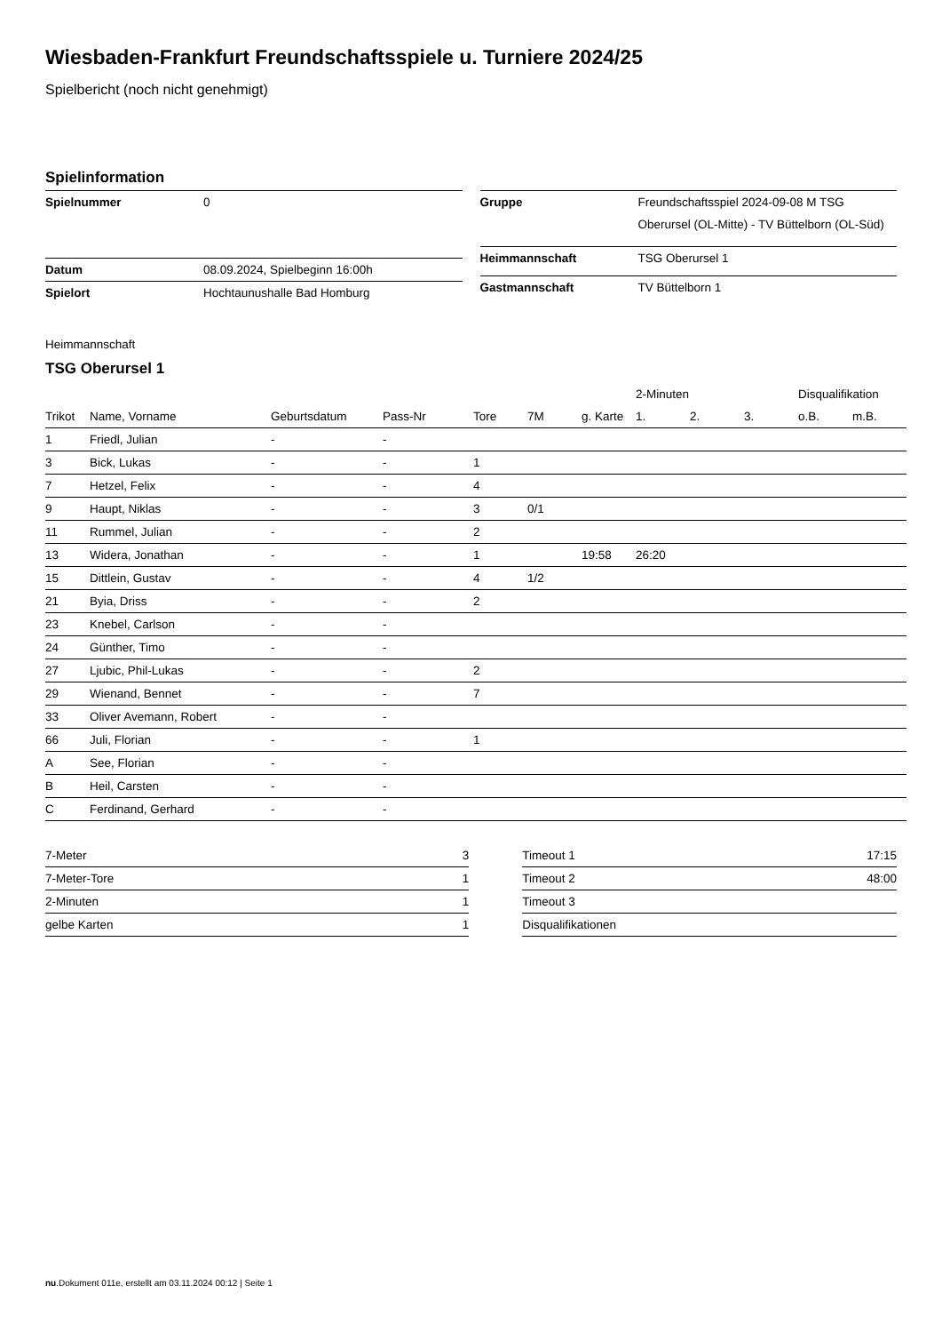Wiesbaden-Frankfurt Freundschaftsspiele u. Turniere 2024/25
Spielbericht (noch nicht genehmigt)
Spielinformation
| Spielnummer | 0 |
| Datum | 08.09.2024, Spielbeginn 16:00h |
| Spielort | Hochtaunushalle Bad Homburg |
| Gruppe | Freundschaftsspiel 2024-09-08 M TSG Oberursel (OL-Mitte) - TV Büttelborn (OL-Süd) |
| Heimmannschaft | TSG Oberursel 1 |
| Gastmannschaft | TV Büttelborn 1 |
Heimmannschaft
TSG Oberursel 1
| | | | | | | | 2-Minuten | | | Disqualifikation | |
| --- | --- | --- | --- | --- | --- | --- | --- | --- | --- | --- | --- |
| Trikot | Name, Vorname | Geburtsdatum | Pass-Nr | Tore | 7M | g. Karte | 1. | 2. | 3. | o.B. | m.B. |
| 1 | Friedl, Julian | - | - | | | | | | | | |
| 3 | Bick, Lukas | - | - | 1 | | | | | | | |
| 7 | Hetzel, Felix | - | - | 4 | | | | | | | |
| 9 | Haupt, Niklas | - | - | 3 | 0/1 | | | | | | |
| 11 | Rummel, Julian | - | - | 2 | | | | | | | |
| 13 | Widera, Jonathan | - | - | 1 | | 19:58 | 26:20 | | | | |
| 15 | Dittlein, Gustav | - | - | 4 | 1/2 | | | | | | |
| 21 | Byia, Driss | - | - | 2 | | | | | | | |
| 23 | Knebel, Carlson | - | - | | | | | | | | |
| 24 | Günther, Timo | - | - | | | | | | | | |
| 27 | Ljubic, Phil-Lukas | - | - | 2 | | | | | | | |
| 29 | Wienand, Bennet | - | - | 7 | | | | | | | |
| 33 | Oliver Avemann, Robert | - | - | | | | | | | | |
| 66 | Juli, Florian | - | - | 1 | | | | | | | |
| A | See, Florian | - | - | | | | | | | | |
| B | Heil, Carsten | - | - | | | | | | | | |
| C | Ferdinand, Gerhard | - | - | | | | | | | | |
| 7-Meter | 3 |
| 7-Meter-Tore | 1 |
| 2-Minuten | 1 |
| gelbe Karten | 1 |
| Timeout 1 | 17:15 |
| Timeout 2 | 48:00 |
| Timeout 3 | |
| Disqualifikationen | |
nu.Dokument 011e, erstellt am 03.11.2024 00:12 | Seite 1